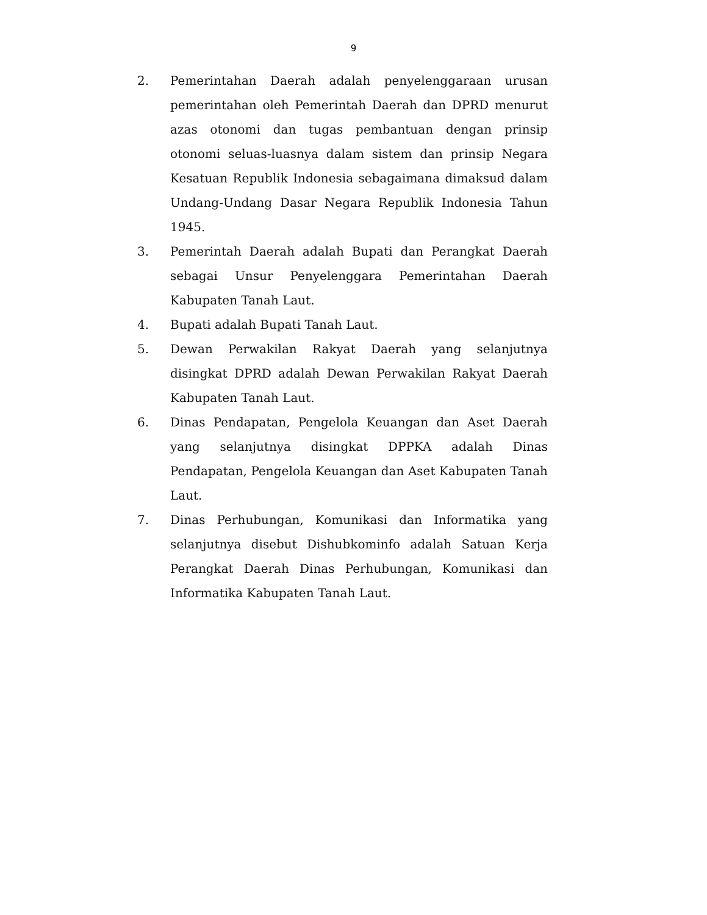9
2. Pemerintahan Daerah adalah penyelenggaraan urusan pemerintahan oleh Pemerintah Daerah dan DPRD menurut azas otonomi dan tugas pembantuan dengan prinsip otonomi seluas-luasnya dalam sistem dan prinsip Negara Kesatuan Republik Indonesia sebagaimana dimaksud dalam Undang-Undang Dasar Negara Republik Indonesia Tahun 1945.
3. Pemerintah Daerah adalah Bupati dan Perangkat Daerah sebagai Unsur Penyelenggara Pemerintahan Daerah Kabupaten Tanah Laut.
4. Bupati adalah Bupati Tanah Laut.
5. Dewan Perwakilan Rakyat Daerah yang selanjutnya disingkat DPRD adalah Dewan Perwakilan Rakyat Daerah Kabupaten Tanah Laut.
6. Dinas Pendapatan, Pengelola Keuangan dan Aset Daerah yang selanjutnya disingkat DPPKA adalah Dinas Pendapatan, Pengelola Keuangan dan Aset Kabupaten Tanah Laut.
7. Dinas Perhubungan, Komunikasi dan Informatika yang selanjutnya disebut Dishubkominfo adalah Satuan Kerja Perangkat Daerah Dinas Perhubungan, Komunikasi dan Informatika Kabupaten Tanah Laut.